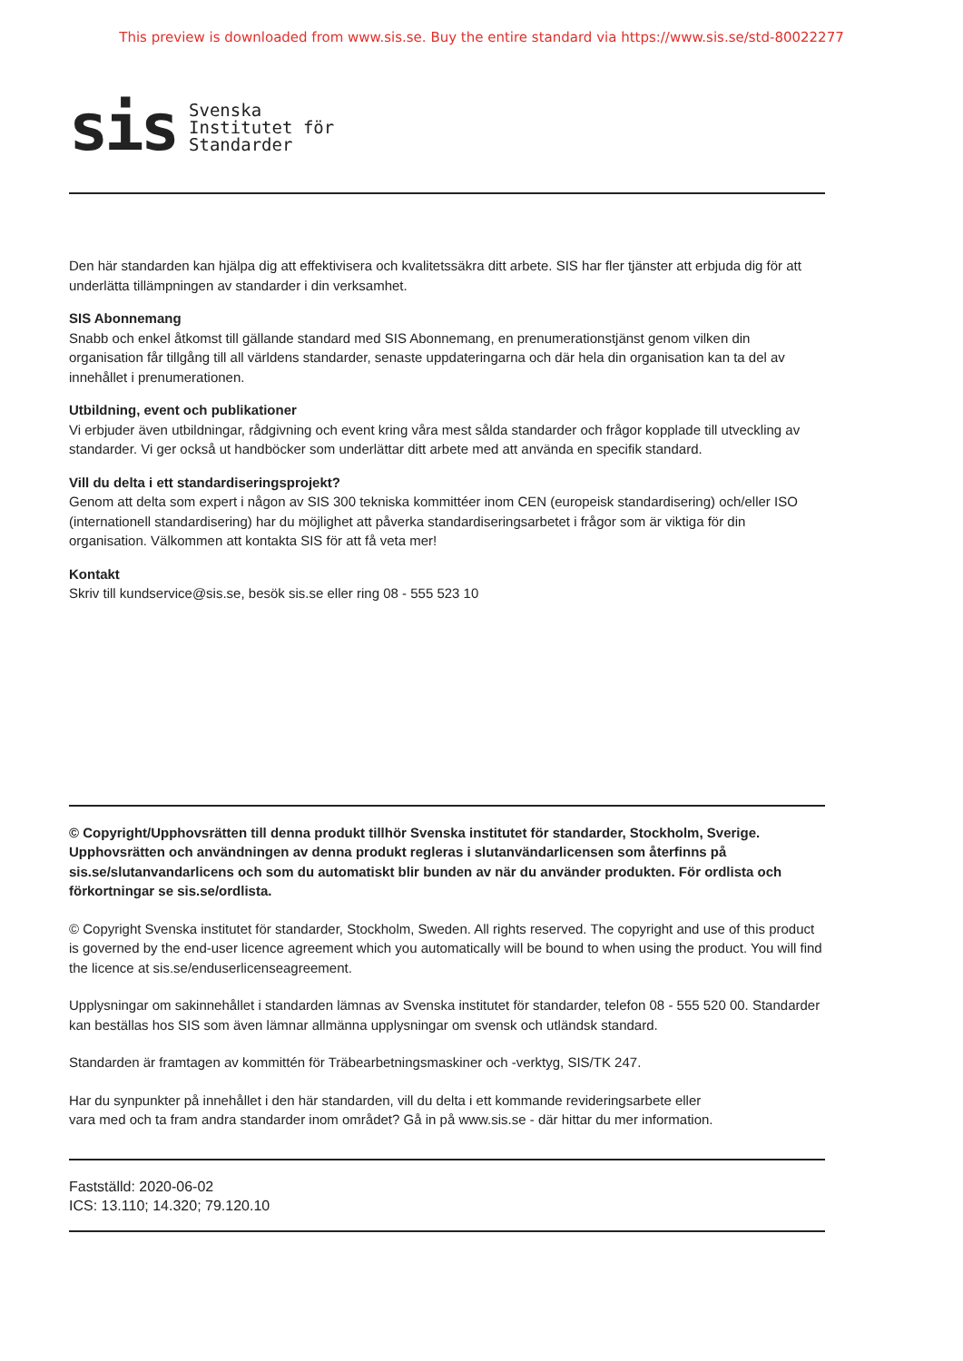This preview is downloaded from www.sis.se. Buy the entire standard via https://www.sis.se/std-80022277
sis Svenska
Institutet för
Standarder
Den här standarden kan hjälpa dig att effektivisera och kvalitetssäkra ditt arbete. SIS har fler tjänster att erbjuda dig för att underlätta tillämpningen av standarder i din verksamhet.
SIS Abonnemang
Snabb och enkel åtkomst till gällande standard med SIS Abonnemang, en prenumerationstjänst genom vilken din organisation får tillgång till all världens standarder, senaste uppdateringarna och där hela din organisation kan ta del av innehållet i prenumerationen.
Utbildning, event och publikationer
Vi erbjuder även utbildningar, rådgivning och event kring våra mest sålda standarder och frågor kopplade till utveckling av standarder. Vi ger också ut handböcker som underlättar ditt arbete med att använda en specifik standard.
Vill du delta i ett standardiseringsprojekt?
Genom att delta som expert i någon av SIS 300 tekniska kommittéer inom CEN (europeisk standardisering) och/eller ISO (internationell standardisering) har du möjlighet att påverka standardiseringsarbetet i frågor som är viktiga för din organisation. Välkommen att kontakta SIS för att få veta mer!
Kontakt
Skriv till kundservice@sis.se, besök sis.se eller ring 08 - 555 523 10
© Copyright/Upphovsrätten till denna produkt tillhör Svenska institutet för standarder, Stockholm, Sverige. Upphovsrätten och användningen av denna produkt regleras i slutanvändarlicensen som återfinns på sis.se/slutanvandarlicens och som du automatiskt blir bunden av när du använder produkten. För ordlista och förkortningar se sis.se/ordlista.
© Copyright Svenska institutet för standarder, Stockholm, Sweden. All rights reserved. The copyright and use of this product is governed by the end-user licence agreement which you automatically will be bound to when using the product. You will find the licence at sis.se/enduserlicenseagreement.
Upplysningar om sakinnehållet i standarden lämnas av Svenska institutet för standarder, telefon 08 - 555 520 00. Standarder kan beställas hos SIS som även lämnar allmänna upplysningar om svensk och utländsk standard.
Standarden är framtagen av kommittén för Träbearbetningsmaskiner och -verktyg, SIS/TK 247.
Har du synpunkter på innehållet i den här standarden, vill du delta i ett kommande revideringsarbete eller
vara med och ta fram andra standarder inom området? Gå in på www.sis.se - där hittar du mer information.
Fastställd: 2020-06-02
ICS: 13.110; 14.320; 79.120.10